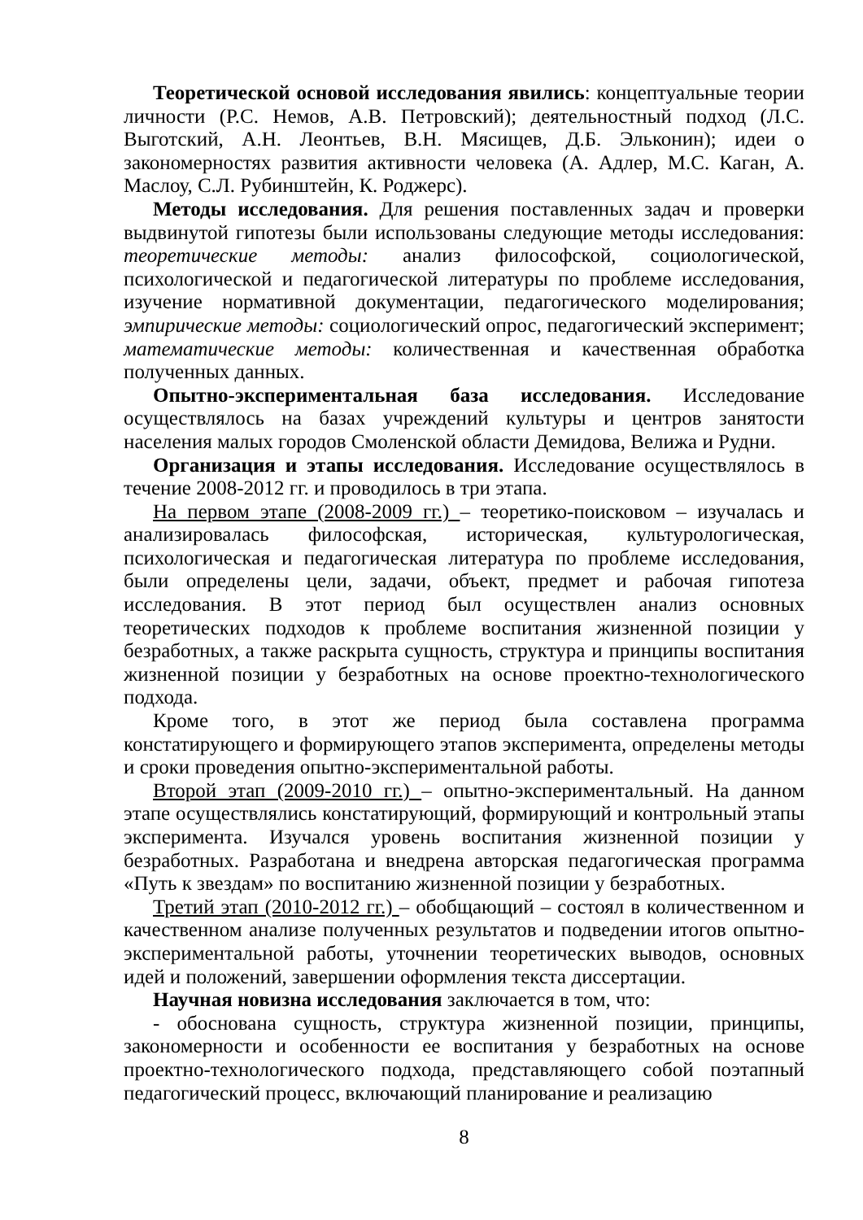Теоретической основой исследования явились: концептуальные теории личности (Р.С. Немов, А.В. Петровский); деятельностный подход (Л.С. Выготский, А.Н. Леонтьев, В.Н. Мясищев, Д.Б. Эльконин); идеи о закономерностях развития активности человека (А. Адлер, М.С. Каган, А. Маслоу, С.Л. Рубинштейн, К. Роджерс).
Методы исследования. Для решения поставленных задач и проверки выдвинутой гипотезы были использованы следующие методы исследования: теоретические методы: анализ философской, социологической, психологической и педагогической литературы по проблеме исследования, изучение нормативной документации, педагогического моделирования; эмпирические методы: социологический опрос, педагогический эксперимент; математические методы: количественная и качественная обработка полученных данных.
Опытно-экспериментальная база исследования. Исследование осуществлялось на базах учреждений культуры и центров занятости населения малых городов Смоленской области Демидова, Велижа и Рудни.
Организация и этапы исследования. Исследование осуществлялось в течение 2008-2012 гг. и проводилось в три этапа.
На первом этапе (2008-2009 гг.) – теоретико-поисковом – изучалась и анализировалась философская, историческая, культурологическая, психологическая и педагогическая литература по проблеме исследования, были определены цели, задачи, объект, предмет и рабочая гипотеза исследования. В этот период был осуществлен анализ основных теоретических подходов к проблеме воспитания жизненной позиции у безработных, а также раскрыта сущность, структура и принципы воспитания жизненной позиции у безработных на основе проектно-технологического подхода.
Кроме того, в этот же период была составлена программа констатирующего и формирующего этапов эксперимента, определены методы и сроки проведения опытно-экспериментальной работы.
Второй этап (2009-2010 гг.) – опытно-экспериментальный. На данном этапе осуществлялись констатирующий, формирующий и контрольный этапы эксперимента. Изучался уровень воспитания жизненной позиции у безработных. Разработана и внедрена авторская педагогическая программа «Путь к звездам» по воспитанию жизненной позиции у безработных.
Третий этап (2010-2012 гг.) – обобщающий – состоял в количественном и качественном анализе полученных результатов и подведении итогов опытно-экспериментальной работы, уточнении теоретических выводов, основных идей и положений, завершении оформления текста диссертации.
Научная новизна исследования заключается в том, что:
- обоснована сущность, структура жизненной позиции, принципы, закономерности и особенности ее воспитания у безработных на основе проектно-технологического подхода, представляющего собой поэтапный педагогический процесс, включающий планирование и реализацию
8